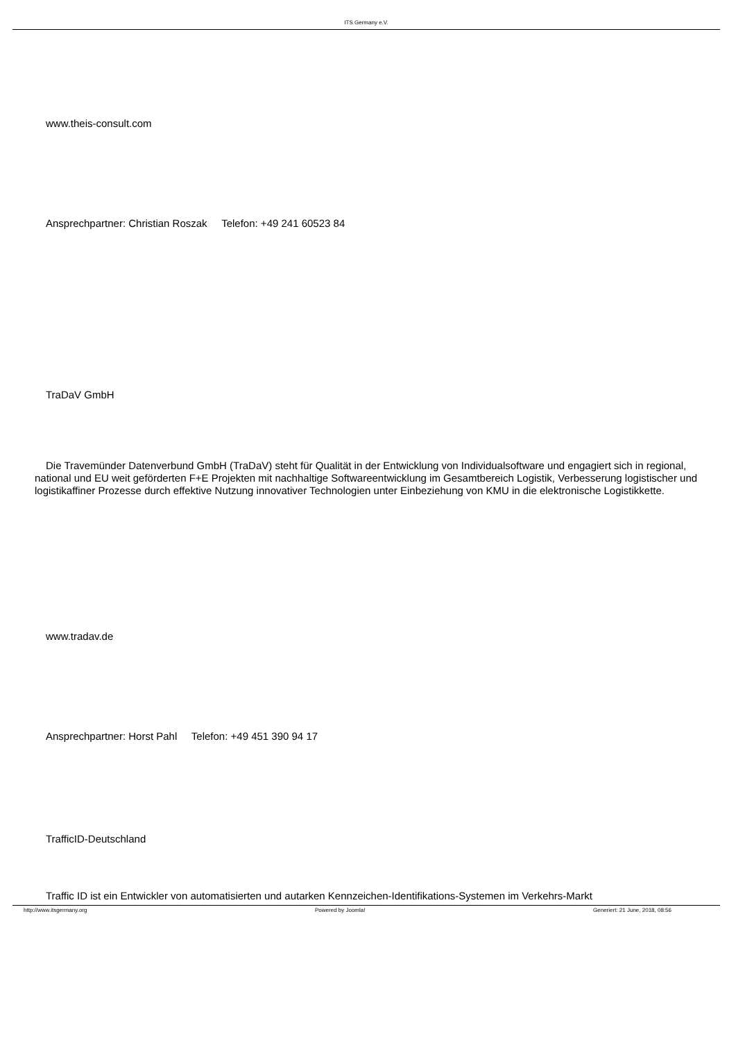ITS Germany e.V.
www.theis-consult.com
Ansprechpartner: Christian Roszak Telefon: +49 241 60523 84
TraDaV GmbH
Die Travemünder Datenverbund GmbH (TraDaV) steht für Qualität in der Entwicklung von Individualsoftware und engagiert sich in regional, national und EU weit geförderten F+E Projekten mit nachhaltige Softwareentwicklung im Gesamtbereich Logistik, Verbesserung logistischer und logistikaffiner Prozesse durch effektive Nutzung innovativer Technologien unter Einbeziehung von KMU in die elektronische Logistikkette.
www.tradav.de
Ansprechpartner: Horst Pahl Telefon: +49 451 390 94 17
TrafficID-Deutschland
Traffic ID ist ein Entwickler von automatisierten und autarken Kennzeichen-Identifikations-Systemen im Verkehrs-Markt
http://www.itsgermany.org Powered by Joomla! Generiert: 21 June, 2018, 08:56